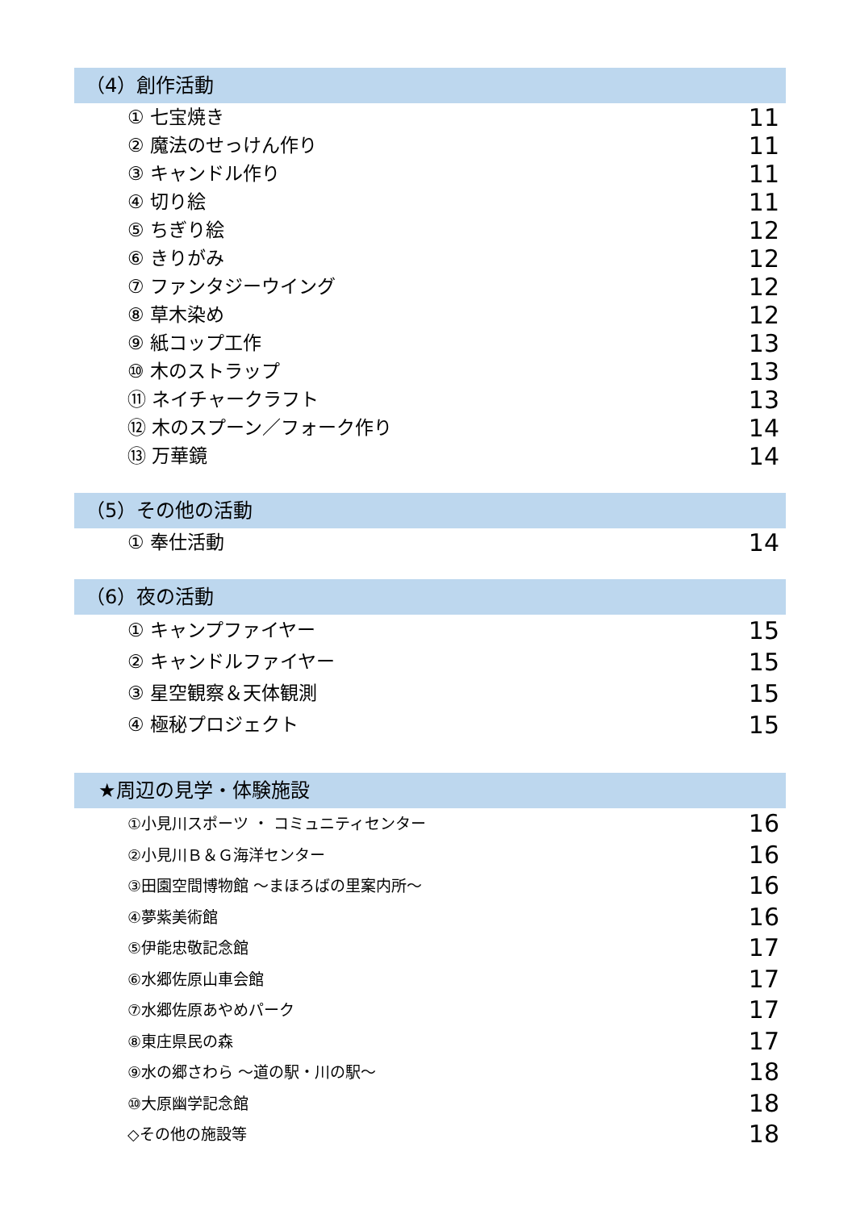（4）創作活動
① 七宝焼き 11
② 魔法のせっけん作り 11
③ キャンドル作り 11
④ 切り絵 11
⑤ ちぎり絵 12
⑥ きりがみ 12
⑦ ファンタジーウイング 12
⑧ 草木染め 12
⑨ 紙コップ工作 13
⑩ 木のストラップ 13
⑪ ネイチャークラフト 13
⑫ 木のスプーン／フォーク作り 14
⑬ 万華鏡 14
（5）その他の活動
① 奉仕活動 14
（6）夜の活動
① キャンプファイヤー 15
② キャンドルファイヤー 15
③ 星空観察＆天体観測 15
④ 極秘プロジェクト 15
★周辺の見学・体験施設
①小見川スポーツ ・ コミュニティセンター 16
②小見川Ｂ＆Ｇ海洋センター 16
③田園空間博物館 ～まほろばの里案内所～ 16
④夢紫美術館 16
⑤伊能忠敬記念館 17
⑥水郷佐原山車会館 17
⑦水郷佐原あやめパーク 17
⑧東庄県民の森 17
⑨水の郷さわら ～道の駅・川の駅～ 18
⑩大原幽学記念館 18
◇その他の施設等 18